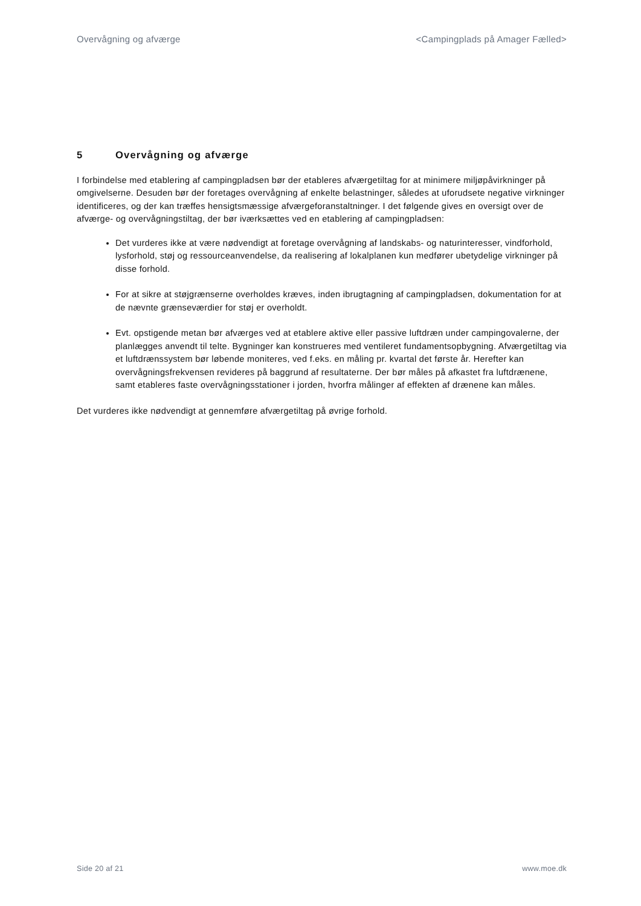Overvågning og afværge <Campingplads på Amager Fælled>
5 Overvågning og afværge
I forbindelse med etablering af campingpladsen bør der etableres afværgetiltag for at minimere miljøpåvirkninger på omgivelserne. Desuden bør der foretages overvågning af enkelte belastninger, således at uforudsete negative virkninger identificeres, og der kan træffes hensigtsmæssige afværgeforanstaltninger. I det følgende gives en oversigt over de afværge- og overvågningstiltag, der bør iværksættes ved en etablering af campingpladsen:
Det vurderes ikke at være nødvendigt at foretage overvågning af landskabs- og naturinteresser, vindforhold, lysforhold, støj og ressourceanvendelse, da realisering af lokalplanen kun medfører ubetydelige virkninger på disse forhold.
For at sikre at støjgrænserne overholdes kræves, inden ibrugtagning af campingpladsen, dokumentation for at de nævnte grænseværdier for støj er overholdt.
Evt. opstigende metan bør afværges ved at etablere aktive eller passive luftdræn under campingovalerne, der planlægges anvendt til telte. Bygninger kan konstrueres med ventileret fundamentsopbygning. Afværgetiltag via et luftdrænssystem bør løbende moniteres, ved f.eks. en måling pr. kvartal det første år. Herefter kan overvågningsfrekvensen revideres på baggrund af resultaterne. Der bør måles på afkastet fra luftdrænene, samt etableres faste overvågningsstationer i jorden, hvorfra målinger af effekten af drænene kan måles.
Det vurderes ikke nødvendigt at gennemføre afværgetiltag på øvrige forhold.
Side 20 af 21 www.moe.dk